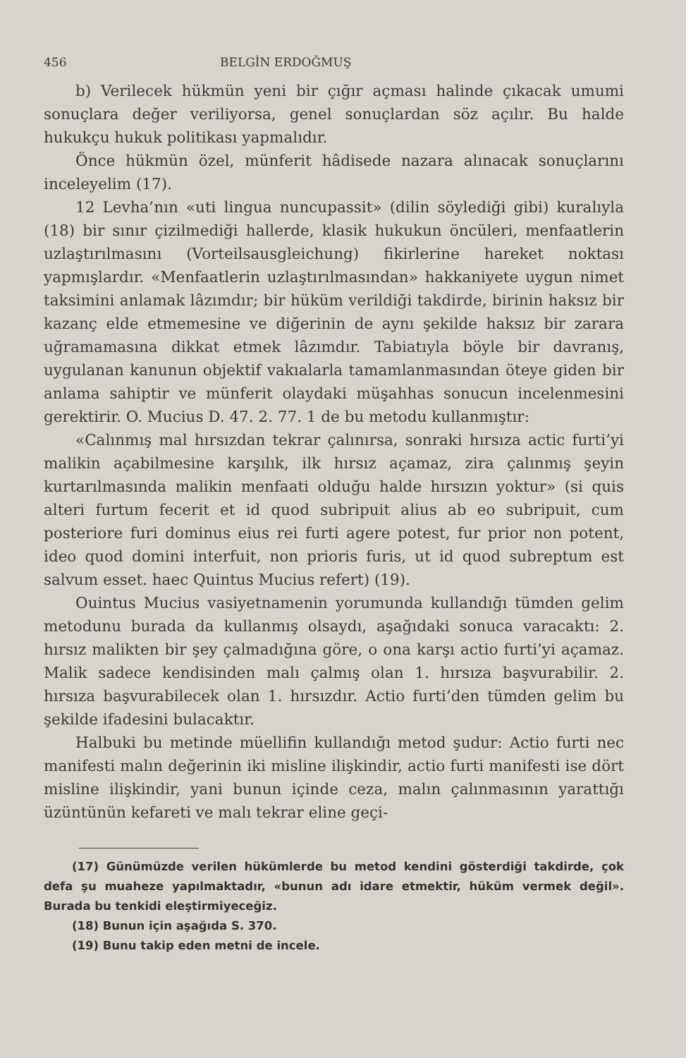456 BELGİN ERDOĞMUŞ
b) Verilecek hükmün yeni bir çığır açması halinde çıkacak umumi sonuçlara değer veriliyorsa, genel sonuçlardan söz açılır. Bu halde hukukçu hukuk politikası yapmalıdır.
Önce hükmün özel, münferit hâdisede nazara alınacak sonuçlarını inceleyelim (17).
12 Levha’nın «uti lingua nuncupassit» (dilin söylediği gibi) kuralıyla (18) bir sınır çizilmediği hallerde, klasik hukukun öncüleri, menfaatlerin uzlaştırılmasını (Vorteilsausgleichung) fikirlerine hareket noktası yapmışlardır. «Menfaatlerin uzlaştırılmasından» hakkaniyete uygun nimet taksimini anlamak lâzımdır; bir hüküm verildiği takdirde, birinin haksız bir kazanç elde etmemesine ve diğerinin de aynı şekilde haksız bir zarara uğramamasına dikkat etmek lâzımdır. Tabiatıyla böyle bir davranış, uygulanan kanunun objektif vakıalarla tamamlanmasından öteye giden bir anlama sahiptir ve münferit olaydaki müşahhas sonucun incelenmesini gerektirir. O. Mucius D. 47. 2. 77. 1 de bu metodu kullanmıştır:
«Calınmış mal hırsızdan tekrar çalınırsa, sonraki hırsıza actic furti’yi malikin açabilmesine karşılık, ilk hırsız açamaz, zira çalınmış şeyin kurtarılmasında malikin menfaati olduğu halde hırsızın yoktur» (si quis alteri furtum fecerit et id quod subripuit alius ab eo subripuit, cum posteriore furi dominus eius rei furti agere potest, fur prior non potent, ideo quod domini interfuit, non prioris furis, ut id quod subreptum est salvum esset. haec Quintus Mucius refert) (19).
Ouintus Mucius vasiyetnamenin yorumunda kullandığı tümden gelim metodunu burada da kullanmış olsaydı, aşağıdaki sonuca varacaktı: 2. hırsız malikten bir şey çalmadığına göre, o ona karşı actio furti’yi açamaz. Malik sadece kendisinden malı çalmış olan 1. hırsıza başvurabilir. 2. hırsıza başvurabilecek olan 1. hırsızdır. Actio furti’den tümden gelim bu şekilde ifadesini bulacaktır.
Halbuki bu metinde müellifin kullandığı metod şudur: Actio furti nec manifesti malın değerinin iki misline ilişkindir, actio furti manifesti ise dört misline ilişkindir, yani bunun içinde ceza, malın çalınmasının yarattığı üzüntünün kefareti ve malı tekrar eline geçi-
(17) Günümüzde verilen hükümlerde bu metod kendini gösterdiği takdirde, çok defa şu muaheze yapılmaktadır, «bunun adı idare etmektir, hüküm vermek değil». Burada bu tenkidi eleştirmiyeceğiz.
(18) Bunun için aşağıda S. 370.
(19) Bunu takip eden metni de incele.